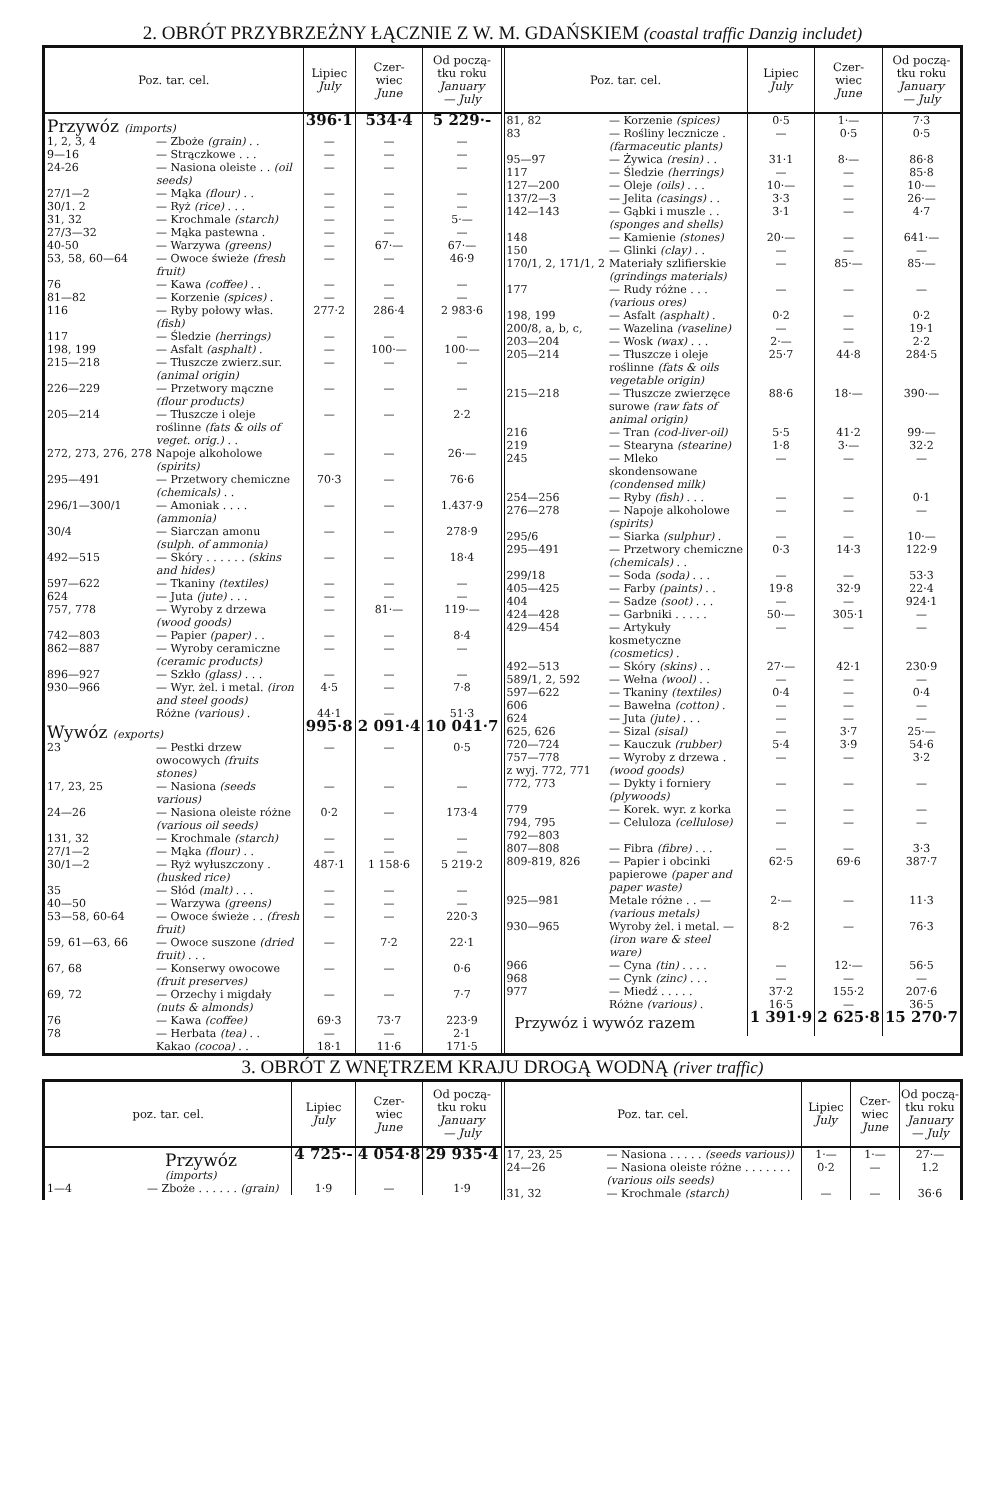2. OBRÓT PRZYBRZEŻNY ŁĄCZNIE Z W. M. GDAŃSKIEM (coastal traffic Danzig includet)
| Poz. tar. cel. | | Lipiec July | Czer- wiec June | Od począ- tku roku January — July |
| --- | --- | --- | --- | --- |
| Przywóz (imports) | | 396·1 | 534·4 | 5 229·- |
| 1, 2, 3, 4 | — Zboże (grain) . . | — | — | — |
| 9—16 | — Strączkowe . . . | — | — | — |
| 24-26 | — Nasiona oleiste . . (oil seeds) | — | — | — |
| 27/1—2 | — Mąka (flour) . . | — | — | — |
| 30/1. 2 | — Ryż (rice) . . . | — | — | — |
| 31, 32 | — Krochmale (starch) | — | — | 5·— |
| 27/3—32 | — Mąka pastewna . | — | — | — |
| 40-50 | — Warzywa (greens) | — | 67·— | 67·— |
| 53, 58, 60—64 | — Owoce świeże (fresh fruit) | — | — | 46·9 |
| 76 | — Kawa (coffee) . . | — | — | — |
| 81—82 | — Korzenie (spices) . | — | — | — |
| 116 | — Ryby połowy włas. (fish) | 277·2 | 286·4 | 2 983·6 |
| 117 | — Śledzie (herrings) | — | — | — |
| 198, 199 | — Asfalt (asphalt) . | — | 100·— | 100·— |
| 215—218 | — Tłuszcze zwierz.sur. (animal origin) | — | — | — |
| 226—229 | — Przetwory mączne (flour products) | — | — | — |
| 205—214 | — Tłuszcze i oleje roślinne (fats & oils of veget. orig.) . . | — | — | 2·2 |
| 272, 273, 276, 278 | Napoje alkoholowe (spirits) | — | — | 26·— |
| 295—491 | — Przetwory chemiczne (chemicals) . . | 70·3 | — | 76·6 |
| 296/1—300/1 | — Amoniak . . . . (ammonia) | — | — | 1.437·9 |
| 30/4 | — Siarczan amonu (sulph. of ammonia) | — | — | 278·9 |
| 492—515 | — Skóry . . . . . . (skins and hides) | — | — | 18·4 |
| 597—622 | — Tkaniny (textiles) | — | — | — |
| 624 | — Juta (jute) . . . | — | — | — |
| 757, 778 | — Wyroby z drzewa (wood goods) | — | 81·— | 119·— |
| 742—803 | — Papier (paper) . . | — | — | 8·4 |
| 862—887 | — Wyroby ceramiczne (ceramic products) | — | — | — |
| 896—927 | — Szkło (glass) . . . | — | — | — |
| 930—966 | — Wyr. żel. i metal. (iron and steel goods) | 4·5 | — | 7·8 |
| | Różne (various) . | 44·1 | — | 51·3 |
| Wywóz (exports) | | 995·8 | 2 091·4 | 10 041·7 |
| 23 | — Pestki drzew owocowych (fruits stones) | — | — | 0·5 |
| 17, 23, 25 | — Nasiona (seeds various) | — | — | — |
| 24—26 | — Nasiona oleiste różne (various oil seeds) | 0·2 | — | 173·4 |
| 131, 32 | — Krochmale (starch) | — | — | — |
| 27/1—2 | — Mąka (flour) . . | — | — | — |
| 30/1—2 | — Ryż wyłuszczony . (husked rice) | 487·1 | 1 158·6 | 5 219·2 |
| 35 | — Słód (malt) . . . | — | — | — |
| 40—50 | — Warzywa (greens) | — | — | — |
| 53—58, 60-64 | — Owoce świeże . . (fresh fruit) | — | — | 220·3 |
| 59, 61—63, 66 | — Owoce suszone (dried fruit) . . . | — | 7·2 | 22·1 |
| 67, 68 | — Konserwy owocowe (fruit preserves) | — | — | 0·6 |
| 69, 72 | — Orzechy i migdały (nuts & almonds) | — | — | 7·7 |
| 76 | — Kawa (coffee) | 69·3 | 73·7 | 223·9 |
| 78 | — Herbata (tea) . . | — | — | 2·1 |
| | Kakao (cocoa) . . | 18·1 | 11·6 | 171·5 |
| Poz. tar. cel. | | Lipiec July | Czer- wiec June | Od począ- tku roku January — July |
| --- | --- | --- | --- | --- |
| 81, 82 | — Korzenie (spices) | 0·5 | 1·— | 7·3 |
| 83 | — Rośliny lecznicze . (farmaceutic plants) | — | 0·5 | 0·5 |
| 95—97 | — Żywica (resin) . . | 31·1 | 8·— | 86·8 |
| 117 | — Śledzie (herrings) | — | — | 85·8 |
| 127—200 | — Oleje (oils) . . . | 10·— | — | 10·— |
| 137/2—3 | — Jelita (casings) . . | 3·3 | — | 26·— |
| 142—143 | — Gąbki i muszle . . (sponges and shells) | 3·1 | — | 4·7 |
| 148 | — Kamienie (stones) | 20·— | — | 641·— |
| 150 | — Glinki (clay) . . | — | — | — |
| 170/1, 2, 171/1, 2 | Materiały szlifierskie (grindings materials) | — | 85·— | 85·— |
| 177 | — Rudy różne . . . (various ores) | — | — | — |
| 198, 199 | — Asfalt (asphalt) . | 0·2 | — | 0·2 |
| 200/8, a, b, c, | — Wazelina (vaseline) | — | — | 19·1 |
| 203—204 | — Wosk (wax) . . . | 2·— | — | 2·2 |
| 205—214 | — Tłuszcze i oleje roślinne (fats & oils vegetable origin) | 25·7 | 44·8 | 284·5 |
| 215—218 | — Tłuszcze zwierzęce surowe (raw fats of animal origin) | 88·6 | 18·— | 390·— |
| 216 | — Tran (cod-liver-oil) | 5·5 | 41·2 | 99·— |
| 219 | — Stearyna (stearine) | 1·8 | 3·— | 32·2 |
| 245 | — Mleko skondensowane (condensed milk) | — | — | — |
| 254—256 | — Ryby (fish) . . . | — | — | 0·1 |
| 276—278 | — Napoje alkoholowe (spirits) | — | — | — |
| 295/6 | — Siarka (sulphur) . | — | — | 10·— |
| 295—491 | — Przetwory chemiczne (chemicals) . . | 0·3 | 14·3 | 122·9 |
| 299/18 | — Soda (soda) . . . | — | — | 53·3 |
| 405—425 | — Farby (paints) . . | 19·8 | 32·9 | 22·4 |
| 404 | — Sadze (soot) . . . | — | — | 924·1 |
| 424—428 | — Garbniki . . . . . | 50·— | 305·1 | — |
| 429—454 | — Artykuły kosmetyczne (cosmetics) . | — | — | — |
| 492—513 | — Skóry (skins) . . | 27·— | 42·1 | 230·9 |
| 589/1, 2, 592 | — Wełna (wool) . . | — | — | — |
| 597—622 | — Tkaniny (textiles) | 0·4 | — | 0·4 |
| 606 | — Bawełna (cotton) . | — | — | — |
| 624 | — Juta (jute) . . . | — | — | — |
| 625, 626 | — Sizal (sisal) | — | 3·7 | 25·— |
| 720—724 | — Kauczuk (rubber) | 5·4 | 3·9 | 54·6 |
| 757—778 z wyj. 772, 771 | — Wyroby z drzewa . (wood goods) | — | — | 3·2 |
| 772, 773 | — Dykty i forniery (plywoods) | — | — | — |
| 779 | — Korek. wyr. z korka | — | — | — |
| 794, 795 | — Celuloza (cellulose) | — | — | — |
| 792—803 | | | | |
| 807—808 | — Fibra (fibre) . . . | — | — | 3·3 |
| 809-819, 826 | — Papier i obcinki papierowe (paper and paper waste) | 62·5 | 69·6 | 387·7 |
| 925—981 | Metale różne . . — (various metals) | 2·— | — | 11·3 |
| 930—965 | Wyroby żel. i metal. — (iron ware & steel ware) | 8·2 | — | 76·3 |
| 966 | — Cyna (tin) . . . . | — | 12·— | 56·5 |
| 968 | — Cynk (zinc) . . . | — | — | — |
| 977 | — Miedź . . . . . | 37·2 | 155·2 | 207·6 |
| | Różne (various) . | 16·5 | — | 36·5 |
| Przywóz i wywóz razem | | 1 391·9 | 2 625·8 | 15 270·7 |
3. OBRÓT Z WNĘTRZEM KRAJU DROGĄ WODNĄ (river traffic)
| poz. tar. cel. | | Lipiec July | Czer- wiec June | Od począ- tku roku January — July |
| --- | --- | --- | --- | --- |
| Przywóz (imports) | | 4 725·- | 4 054·8 | 29 935·4 |
| 1—4 | — Zboże . . . . . . (grain) | 1·9 | — | 1·9 |
| Poz. tar. cel. | | Lipiec July | Czer- wiec June | Od począ- tku roku January — July |
| --- | --- | --- | --- | --- |
| 17, 23, 25 | — Nasiona . . . . . (seeds various)) | 1·— | 1·— | 27·— |
| 24—26 | — Nasiona oleiste różne . . . . . . . (various oils seeds) | 0·2 | — | 1.2 |
| 31, 32 | — Krochmale (starch) | — | — | 36·6 |